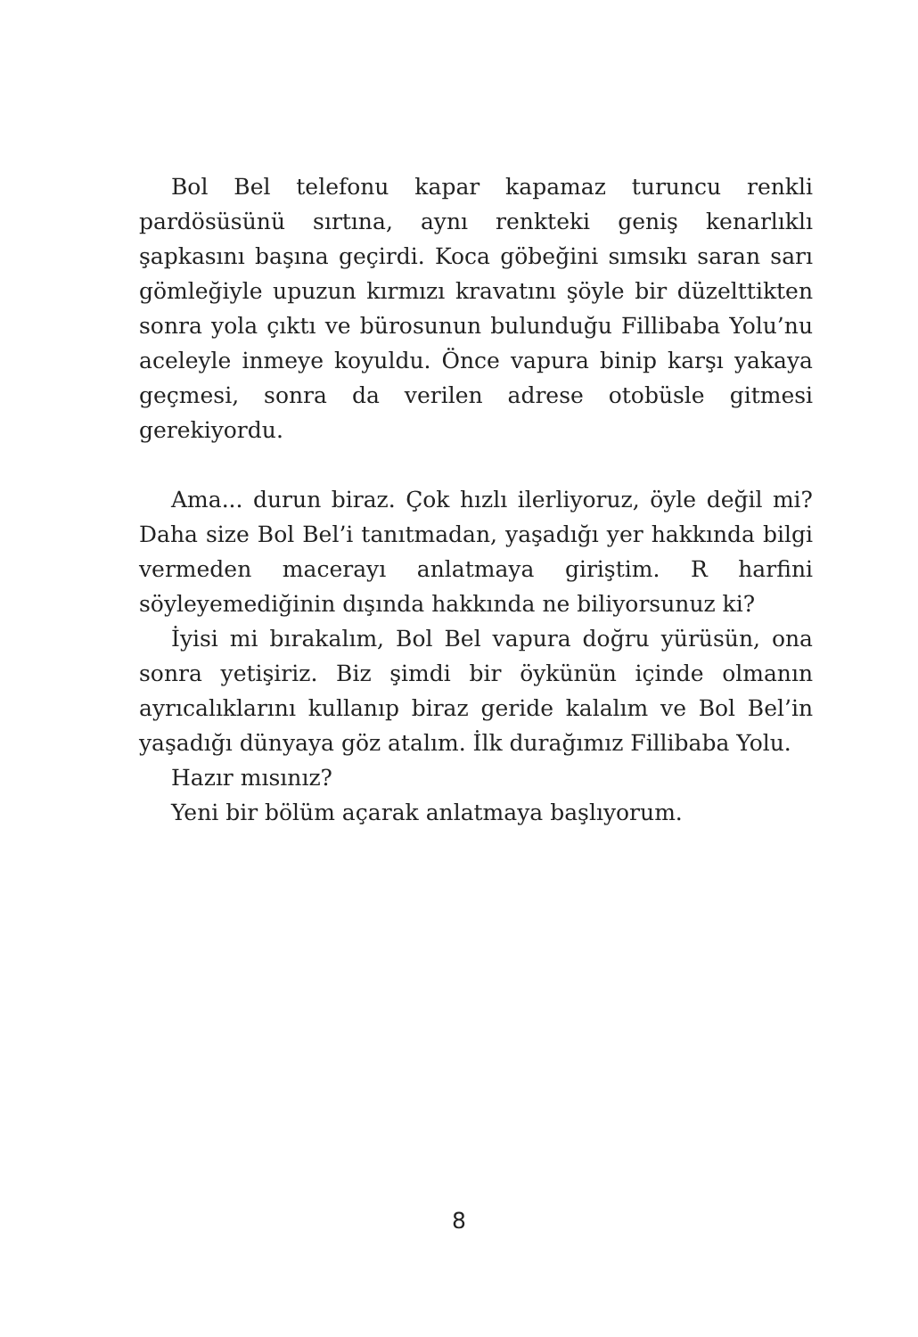Bol Bel telefonu kapar kapamaz turuncu renkli pardösüsünü sırtına, aynı renkteki geniş kenarlıklı şapkasını başına geçirdi. Koca göbeğini sımsıkı saran sarı gömleğiyle upuzun kırmızı kravatını şöyle bir düzelttikten sonra yola çıktı ve bürosunun bulunduğu Fillibaba Yolu’nu aceleyle inmeye koyuldu. Önce vapura binip karşı yakaya geçmesi, sonra da verilen adrese otobüsle gitmesi gerekiyordu.
Ama... durun biraz. Çok hızlı ilerliyoruz, öyle değil mi? Daha size Bol Bel’i tanıtmadan, yaşadığı yer hakkında bilgi vermeden macerayı anlatmaya giriştim. R harfini söyleyemediğinin dışında hakkında ne biliyorsunuz ki?
İyisi mi bırakalım, Bol Bel vapura doğru yürüsün, ona sonra yetişiriz. Biz şimdi bir öykünün içinde olmanın ayrıcalıklarını kullanıp biraz geride kalalım ve Bol Bel’in yaşadığı dünyaya göz atalım. İlk durağımız Fillibaba Yolu.
Hazır mısınız?
Yeni bir bölüm açarak anlatmaya başlıyorum.
8